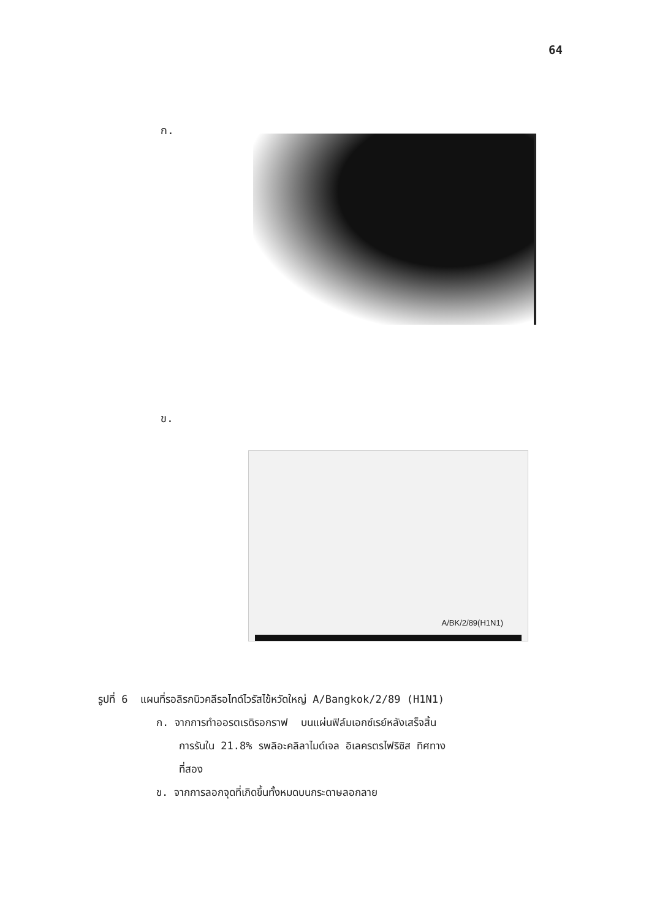64
ก.
ข.
A/BK/2/89(H1N1)
รูปที่ 6 แผนที่รอลิรกนิวคลีรอไทด์ไวรัสไข้หวัดใหญ่ A/Bangkok/2/89 (H1N1)
ก. จากการทำออรตเรดิรอกราฟ บนแผ่นฟิล์มเอกซ์เรย์หลังเสร็จสิ้น
การรันใน 21.8% รพลิอะคลิลาไมด์เจล อิเลครตรไฟริซิส ทิศทาง
ที่สอง
ข. จากการลอกจุดที่เกิดขึ้นทั้งหมดบนกระดาษลอกลาย